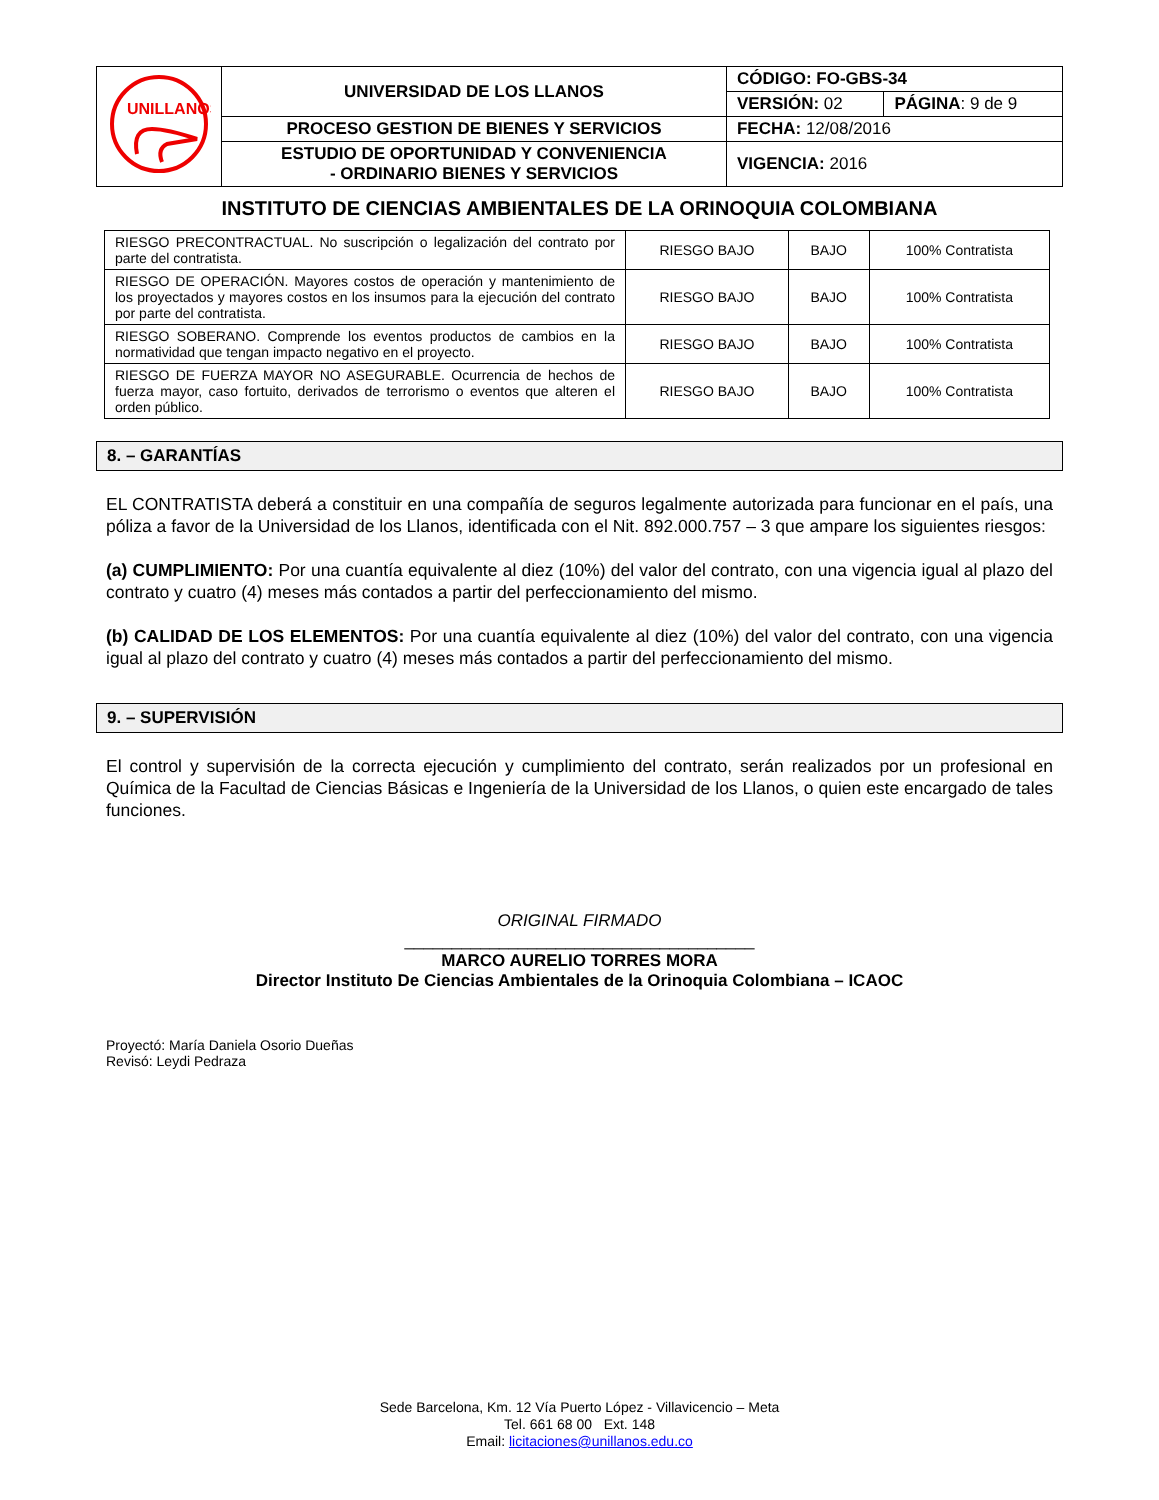| UNILLANOS | UNIVERSIDAD DE LOS LLANOS | CÓDIGO: FO-GBS-34 | |
| | | VERSIÓN: 02 | PÁGINA : 9 de 9 |
| | PROCESO GESTION DE BIENES Y SERVICIOS | FECHA: 12/08/2016 | |
| | ESTUDIO DE OPORTUNIDAD Y CONVENIENCIA - ORDINARIO BIENES Y SERVICIOS | VIGENCIA: 2016 | |
INSTITUTO DE CIENCIAS AMBIENTALES DE LA ORINOQUIA COLOMBIANA
| RIESGO PRECONTRACTUAL. No suscripción o legalización del contrato por parte del contratista. | RIESGO BAJO | BAJO | 100% Contratista |
| RIESGO DE OPERACIÓN. Mayores costos de operación y mantenimiento de los proyectados y mayores costos en los insumos para la ejecución del contrato por parte del contratista. | RIESGO BAJO | BAJO | 100% Contratista |
| RIESGO SOBERANO. Comprende los eventos productos de cambios en la normatividad que tengan impacto negativo en el proyecto. | RIESGO BAJO | BAJO | 100% Contratista |
| RIESGO DE FUERZA MAYOR NO ASEGURABLE. Ocurrencia de hechos de fuerza mayor, caso fortuito, derivados de terrorismo o eventos que alteren el orden público. | RIESGO BAJO | BAJO | 100% Contratista |
8. – GARANTÍAS
EL CONTRATISTA deberá a constituir en una compañía de seguros legalmente autorizada para funcionar en el país, una póliza a favor de la Universidad de los Llanos, identificada con el Nit. 892.000.757 – 3 que ampare los siguientes riesgos:
(a) CUMPLIMIENTO: Por una cuantía equivalente al diez (10%) del valor del contrato, con una vigencia igual al plazo del contrato y cuatro (4) meses más contados a partir del perfeccionamiento del mismo.
(b) CALIDAD DE LOS ELEMENTOS: Por una cuantía equivalente al diez (10%) del valor del contrato, con una vigencia igual al plazo del contrato y cuatro (4) meses más contados a partir del perfeccionamiento del mismo.
9. – SUPERVISIÓN
El control y supervisión de la correcta ejecución y cumplimiento del contrato, serán realizados por un profesional en Química de la Facultad de Ciencias Básicas e Ingeniería de la Universidad de los Llanos, o quien este encargado de tales funciones.
ORIGINAL FIRMADO
_____________________________________
MARCO AURELIO TORRES MORA
Director Instituto De Ciencias Ambientales de la Orinoquia Colombiana – ICAOC
Proyectó: María Daniela Osorio Dueñas
Revisó: Leydi Pedraza
Sede Barcelona, Km. 12 Vía Puerto López - Villavicencio – Meta
Tel. 661 68 00 Ext. 148
Email: licitaciones@unillanos.edu.co